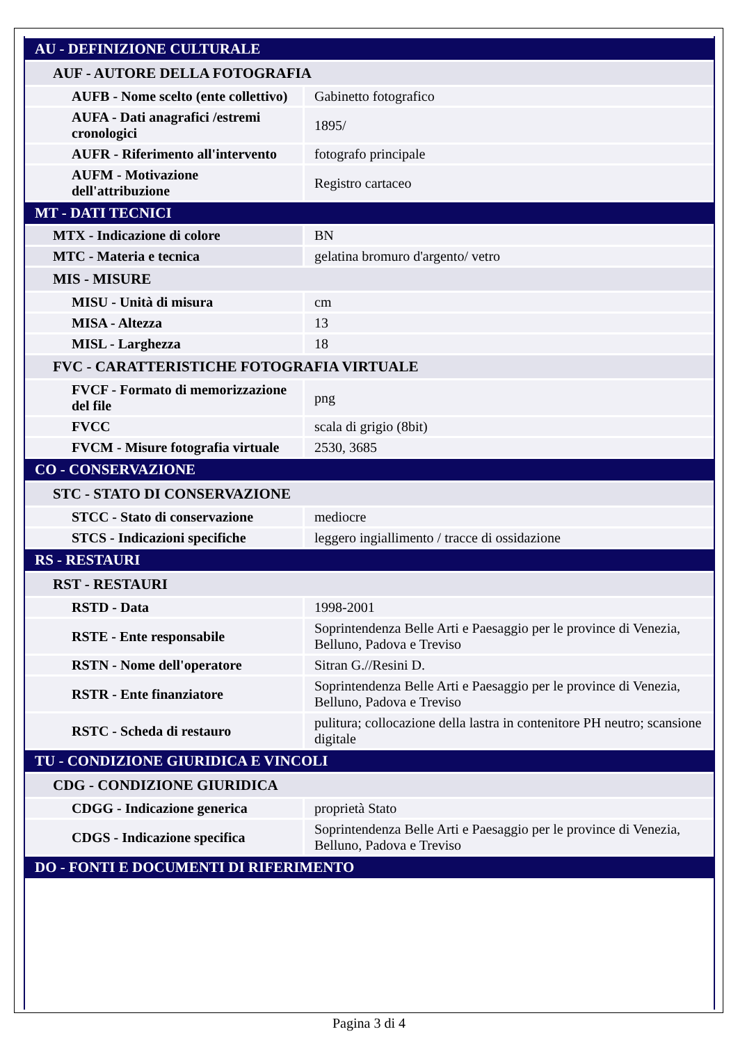| AU - DEFINIZIONE CULTURALE | |
| AUF - AUTORE DELLA FOTOGRAFIA | |
| AUFB - Nome scelto (ente collettivo) | Gabinetto fotografico |
| AUFA - Dati anagrafici /estremi cronologici | 1895/ |
| AUFR - Riferimento all'intervento | fotografo principale |
| AUFM - Motivazione dell'attribuzione | Registro cartaceo |
| MT - DATI TECNICI | |
| MTX - Indicazione di colore | BN |
| MTC - Materia e tecnica | gelatina bromuro d'argento/ vetro |
| MIS - MISURE | |
| MISU - Unità di misura | cm |
| MISA - Altezza | 13 |
| MISL - Larghezza | 18 |
| FVC - CARATTERISTICHE FOTOGRAFIA VIRTUALE | |
| FVCF - Formato di memorizzazione del file | png |
| FVCC | scala di grigio (8bit) |
| FVCM - Misure fotografia virtuale | 2530, 3685 |
| CO - CONSERVAZIONE | |
| STC - STATO DI CONSERVAZIONE | |
| STCC - Stato di conservazione | mediocre |
| STCS - Indicazioni specifiche | leggero ingiallimento / tracce di ossidazione |
| RS - RESTAURI | |
| RST - RESTAURI | |
| RSTD - Data | 1998-2001 |
| RSTE - Ente responsabile | Soprintendenza Belle Arti e Paesaggio per le province di Venezia, Belluno, Padova e Treviso |
| RSTN - Nome dell'operatore | Sitran G.//Resini D. |
| RSTR - Ente finanziatore | Soprintendenza Belle Arti e Paesaggio per le province di Venezia, Belluno, Padova e Treviso |
| RSTC - Scheda di restauro | pulitura; collocazione della lastra in contenitore PH neutro; scansione digitale |
| TU - CONDIZIONE GIURIDICA E VINCOLI | |
| CDG - CONDIZIONE GIURIDICA | |
| CDGG - Indicazione generica | proprietà Stato |
| CDGS - Indicazione specifica | Soprintendenza Belle Arti e Paesaggio per le province di Venezia, Belluno, Padova e Treviso |
| DO - FONTI E DOCUMENTI DI RIFERIMENTO | |
Pagina 3 di 4